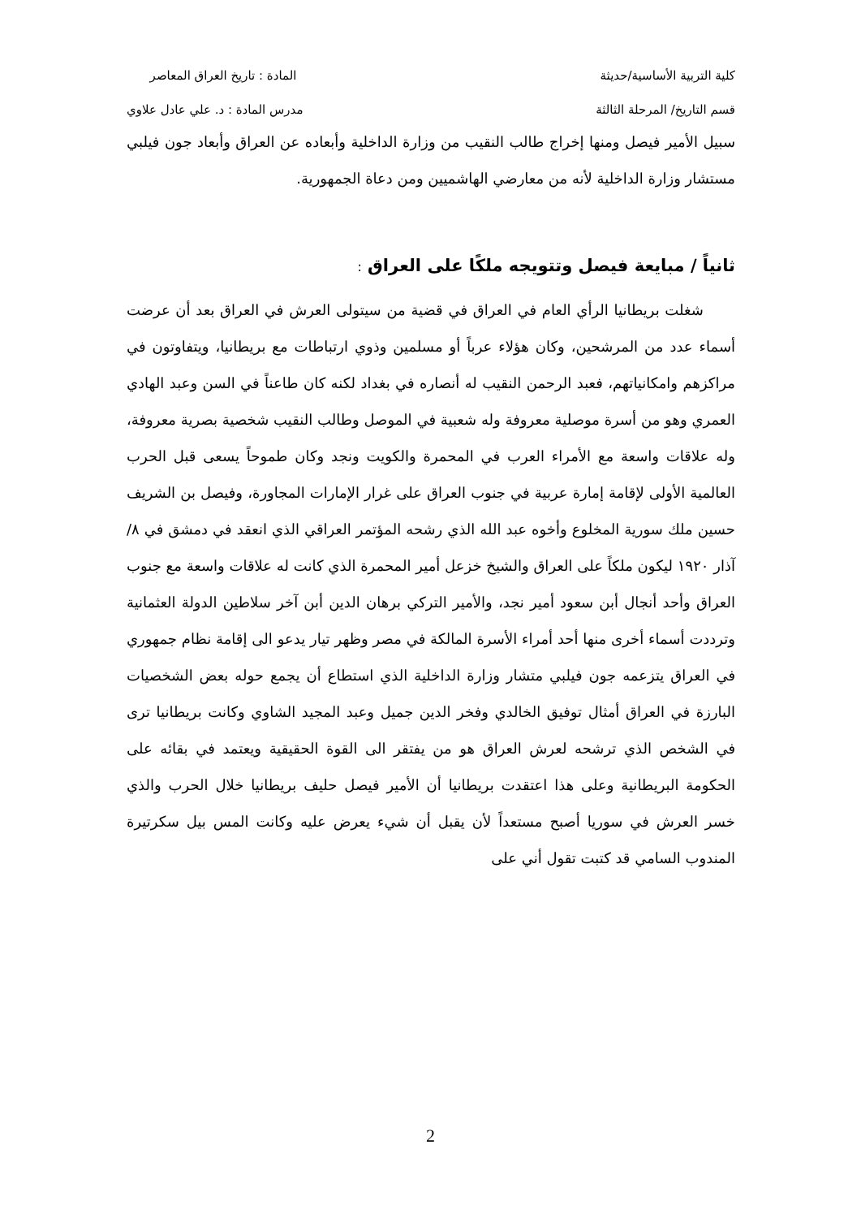كلية التربية الأساسية/حديثة المادة : تاريخ العراق المعاصر
قسم التاريخ/ المرحلة الثالثة مدرس المادة : د. علي عادل علاوي
سبيل الأمير فيصل ومنها إخراج طالب النقيب من وزارة الداخلية وأبعاده عن العراق وأبعاد جون فيلبي مستشار وزارة الداخلية لأنه من معارضي الهاشميين ومن دعاة الجمهورية.
ثانياً / مبايعة فيصل وتتويجه ملكًا على العراق :
شغلت بريطانيا الرأي العام في العراق في قضية من سيتولى العرش في العراق بعد أن عرضت أسماء عدد من المرشحين، وكان هؤلاء عرباً أو مسلمين وذوي ارتباطات مع بريطانيا، ويتفاوتون في مراكزهم وامكانياتهم، فعبد الرحمن النقيب له أنصاره في بغداد لكنه كان طاعناً في السن وعبد الهادي العمري وهو من أسرة موصلية معروفة وله شعبية في الموصل وطالب النقيب شخصية بصرية معروفة، وله علاقات واسعة مع الأمراء العرب في المحمرة والكويت ونجد وكان طموحاً يسعى قبل الحرب العالمية الأولى لإقامة إمارة عربية في جنوب العراق على غرار الإمارات المجاورة، وفيصل بن الشريف حسين ملك سورية المخلوع وأخوه عبد الله الذي رشحه المؤتمر العراقي الذي انعقد في دمشق في ٨/ آذار ١٩٢٠ ليكون ملكاً على العراق والشيخ خزعل أمير المحمرة الذي كانت له علاقات واسعة مع جنوب العراق وأحد أنجال أبن سعود أمير نجد، والأمير التركي برهان الدين أبن آخر سلاطين الدولة العثمانية وترددت أسماء أخرى منها أحد أمراء الأسرة المالكة في مصر وظهر تيار يدعو الى إقامة نظام جمهوري في العراق يتزعمه جون فيلبي متشار وزارة الداخلية الذي استطاع أن يجمع حوله بعض الشخصيات البارزة في العراق أمثال توفيق الخالدي وفخر الدين جميل وعبد المجيد الشاوي وكانت بريطانيا ترى في الشخص الذي ترشحه لعرش العراق هو من يفتقر الى القوة الحقيقية ويعتمد في بقائه على الحكومة البريطانية وعلى هذا اعتقدت بريطانيا أن الأمير فيصل حليف بريطانيا خلال الحرب والذي خسر العرش في سوريا أصبح مستعداً لأن يقبل أن شيء يعرض عليه وكانت المس بيل سكرتيرة المندوب السامي قد كتبت تقول أني على
2